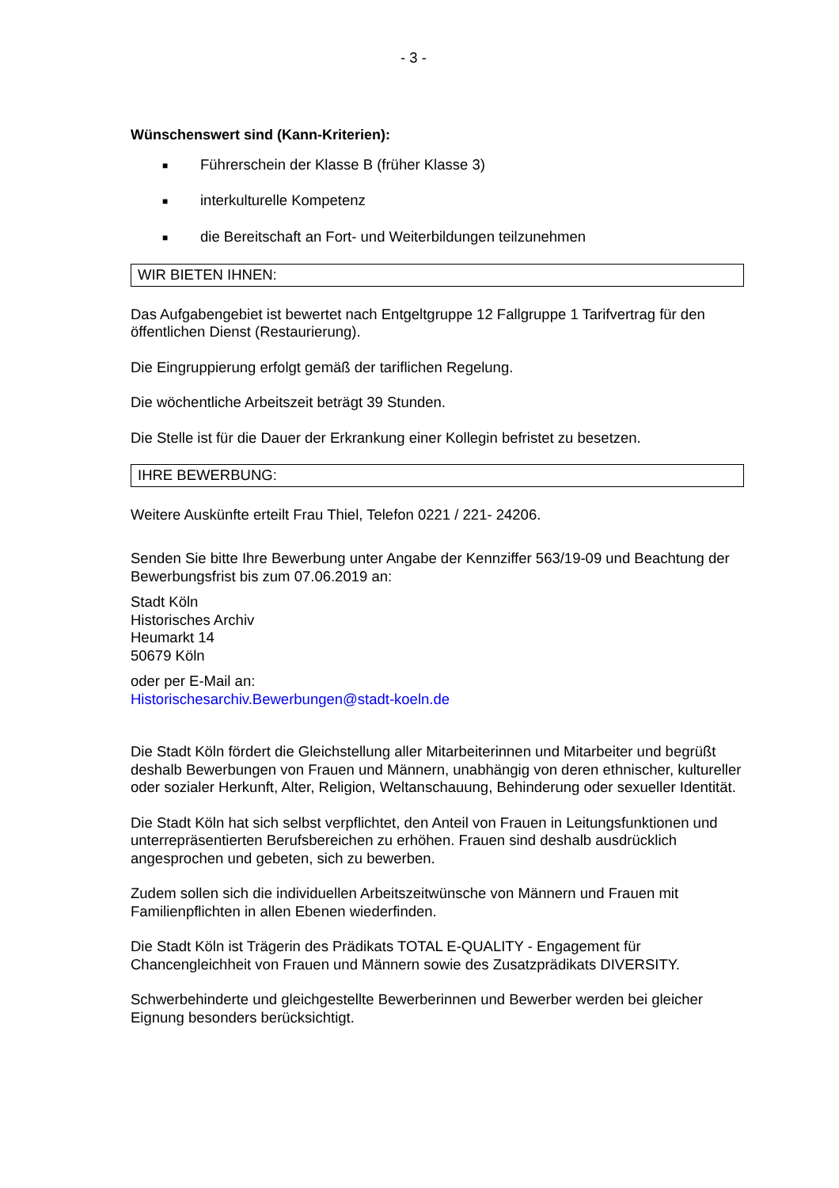- 3 -
Wünschenswert sind (Kann-Kriterien):
■ Führerschein der Klasse B (früher Klasse 3)
■ interkulturelle Kompetenz
■ die Bereitschaft an Fort- und Weiterbildungen teilzunehmen
WIR BIETEN IHNEN:
Das Aufgabengebiet ist bewertet nach Entgeltgruppe 12 Fallgruppe 1 Tarifvertrag für den öffentlichen Dienst (Restaurierung).
Die Eingruppierung erfolgt gemäß der tariflichen Regelung.
Die wöchentliche Arbeitszeit beträgt 39 Stunden.
Die Stelle ist für die Dauer der Erkrankung einer Kollegin befristet zu besetzen.
IHRE BEWERBUNG:
Weitere Auskünfte erteilt Frau Thiel, Telefon 0221 / 221- 24206.
Senden Sie bitte Ihre Bewerbung unter Angabe der Kennziffer 563/19-09 und Beachtung der Bewerbungsfrist bis zum 07.06.2019 an:
Stadt Köln
Historisches Archiv
Heumarkt 14
50679 Köln
oder per E-Mail an:
Historischesarchiv.Bewerbungen@stadt-koeln.de
Die Stadt Köln fördert die Gleichstellung aller Mitarbeiterinnen und Mitarbeiter und begrüßt deshalb Bewerbungen von Frauen und Männern, unabhängig von deren ethnischer, kultureller oder sozialer Herkunft, Alter, Religion, Weltanschauung, Behinderung oder sexueller Identität.
Die Stadt Köln hat sich selbst verpflichtet, den Anteil von Frauen in Leitungsfunktionen und unterrepräsentierten Berufsbereichen zu erhöhen. Frauen sind deshalb ausdrücklich angesprochen und gebeten, sich zu bewerben.
Zudem sollen sich die individuellen Arbeitszeitwünsche von Männern und Frauen mit Familienpflichten in allen Ebenen wiederfinden.
Die Stadt Köln ist Trägerin des Prädikats TOTAL E-QUALITY - Engagement für Chancengleichheit von Frauen und Männern sowie des Zusatzprädikats DIVERSITY.
Schwerbehinderte und gleichgestellte Bewerberinnen und Bewerber werden bei gleicher Eignung besonders berücksichtigt.